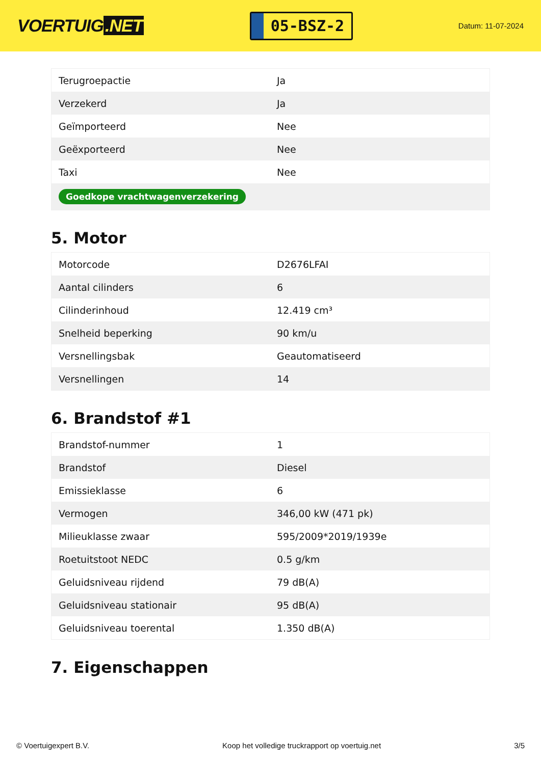VOERTUIG.NET
05-BSZ-2
Datum: 11-07-2024
| Terugroepactie | Ja |
| Verzekerd | Ja |
| Geïmporteerd | Nee |
| Geëxporteerd | Nee |
| Taxi | Nee |
| Goedkope vrachtwagenverzekering | |
5. Motor
| Motorcode | D2676LFAI |
| Aantal cilinders | 6 |
| Cilinderinhoud | 12.419 cm³ |
| Snelheid beperking | 90 km/u |
| Versnellingsbak | Geautomatiseerd |
| Versnellingen | 14 |
6. Brandstof #1
| Brandstof-nummer | 1 |
| Brandstof | Diesel |
| Emissieklasse | 6 |
| Vermogen | 346,00 kW (471 pk) |
| Milieuklasse zwaar | 595/2009*2019/1939e |
| Roetuitstoot NEDC | 0.5 g/km |
| Geluidsniveau rijdend | 79 dB(A) |
| Geluidsniveau stationair | 95 dB(A) |
| Geluidsniveau toerental | 1.350 dB(A) |
7. Eigenschappen
© Voertuigexpert B.V. Koop het volledige truckrapport op voertuig.net 3/5